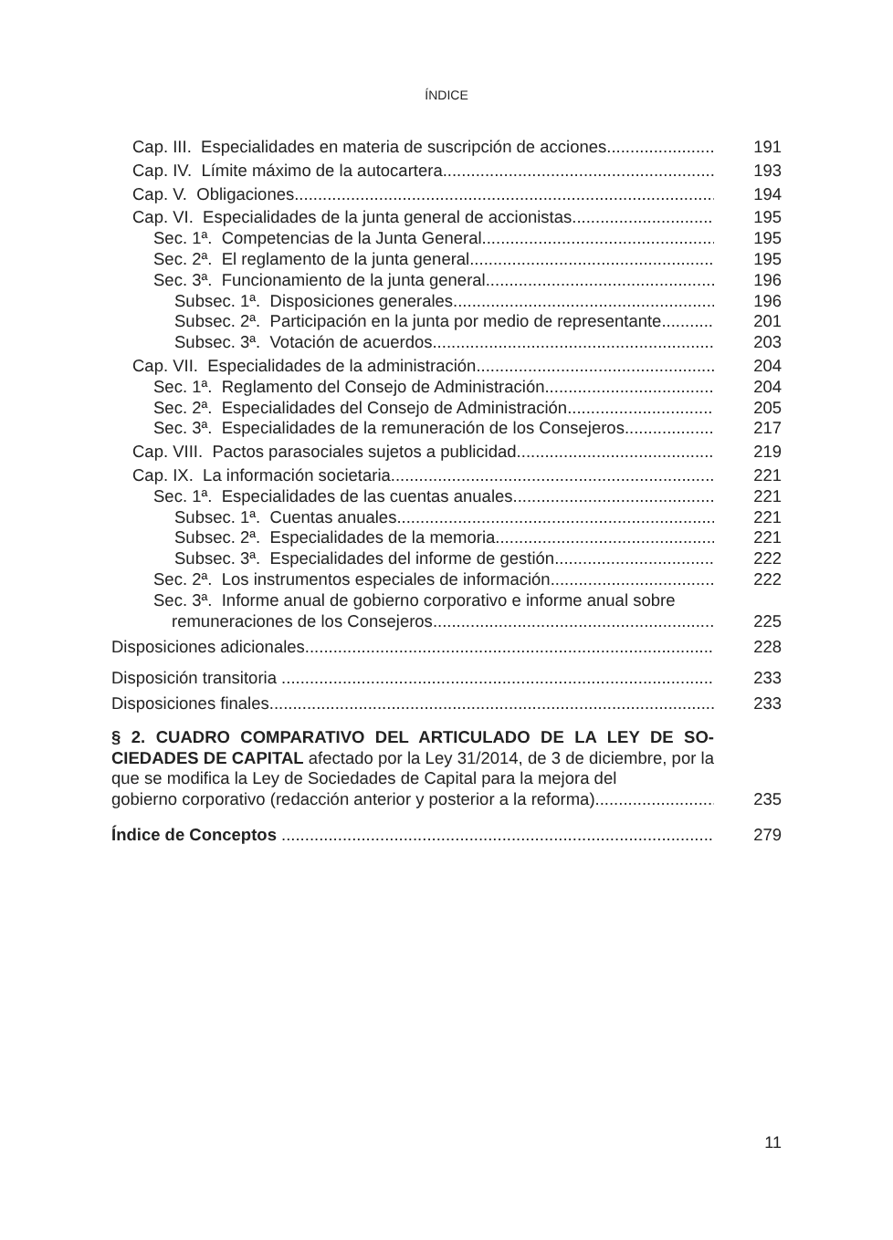ÍNDICE
Cap. III. Especialidades en materia de suscripción de acciones 191
Cap. IV. Límite máximo de la autocartera 193
Cap. V. Obligaciones 194
Cap. VI. Especialidades de la junta general de accionistas 195
Sec. 1ª. Competencias de la Junta General 195
Sec. 2ª. El reglamento de la junta general 195
Sec. 3ª. Funcionamiento de la junta general 196
Subsec. 1ª. Disposiciones generales 196
Subsec. 2ª. Participación en la junta por medio de representante 201
Subsec. 3ª. Votación de acuerdos 203
Cap. VII. Especialidades de la administración 204
Sec. 1ª. Reglamento del Consejo de Administración 204
Sec. 2ª. Especialidades del Consejo de Administración 205
Sec. 3ª. Especialidades de la remuneración de los Consejeros 217
Cap. VIII. Pactos parasociales sujetos a publicidad 219
Cap. IX. La información societaria 221
Sec. 1ª. Especialidades de las cuentas anuales 221
Subsec. 1ª. Cuentas anuales 221
Subsec. 2ª. Especialidades de la memoria 221
Subsec. 3ª. Especialidades del informe de gestión 222
Sec. 2ª. Los instrumentos especiales de información 222
Sec. 3ª. Informe anual de gobierno corporativo e informe anual sobre
remuneraciones de los Consejeros 225
Disposiciones adicionales 228
Disposición transitoria 233
Disposiciones finales 233
§ 2. CUADRO COMPARATIVO DEL ARTICULADO DE LA LEY DE SO­CIEDADES DE CAPITAL afectado por la Ley 31/2014, de 3 de diciembre, por la que se modifica la Ley de Sociedades de Capital para la mejora del
gobierno corporativo (redacción anterior y posterior a la reforma) 235
Índice de Conceptos 279
11